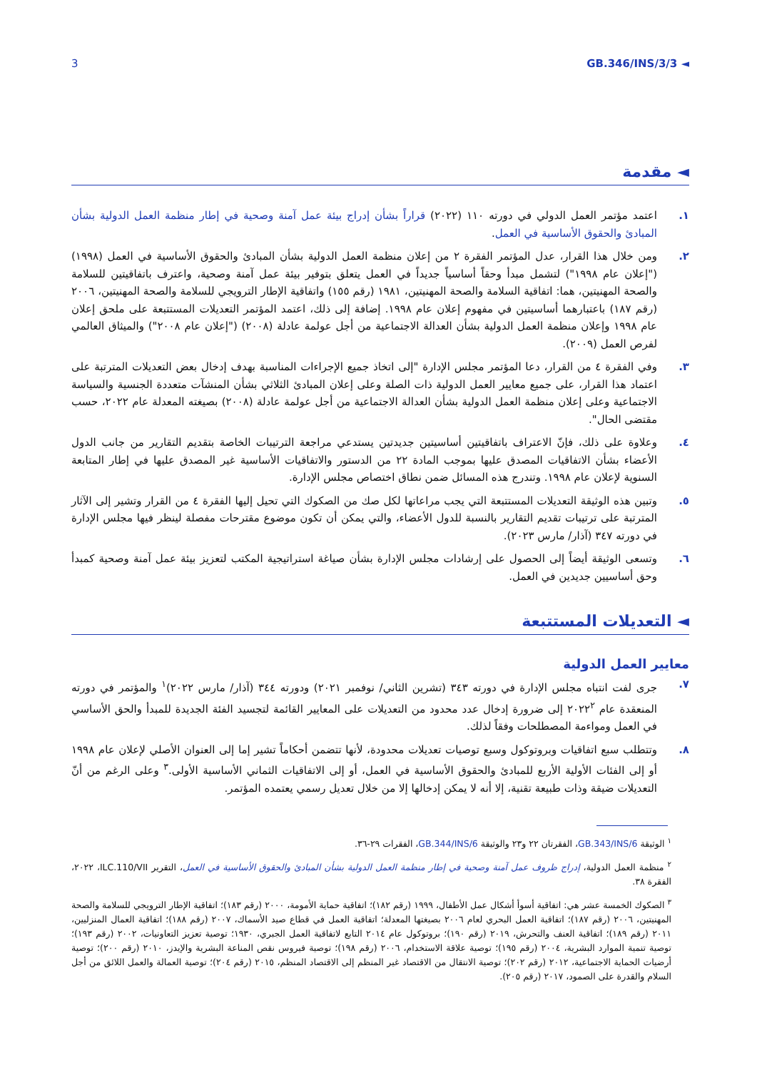3 GB.346/INS/3/3 ◄
◄ مقدمة
١. اعتمد مؤتمر العمل الدولي في دورته ١١٠ (٢٠٢٢) قراراً بشأن إدراج بيئة عمل آمنة وصحية في إطار منظمة العمل الدولية بشأن المبادئ والحقوق الأساسية في العمل.
٢. ومن خلال هذا القرار، عدل المؤتمر الفقرة ٢ من إعلان منظمة العمل الدولية بشأن المبادئ والحقوق الأساسية في العمل (١٩٩٨) ("إعلان عام ١٩٩٨") لتشمل مبدأ وحقاً أساسياً جديداً في العمل يتعلق بتوفير بيئة عمل آمنة وصحية، واعترف باتفاقيتين للسلامة والصحة المهنيتين، هما: اتفاقية السلامة والصحة المهنيتين، ١٩٨١ (رقم ١٥٥) واتفاقية الإطار الترويجي للسلامة والصحة المهنيتين، ٢٠٠٦ (رقم ١٨٧) باعتبارهما أساسيتين في مفهوم إعلان عام ١٩٩٨. إضافة إلى ذلك، اعتمد المؤتمر التعديلات المستتبعة على ملحق إعلان عام ١٩٩٨ وإعلان منظمة العمل الدولية بشأن العدالة الاجتماعية من أجل عولمة عادلة (٢٠٠٨) ("إعلان عام ٢٠٠٨") والميثاق العالمي لفرص العمل (٢٠٠٩).
٣. وفي الفقرة ٤ من القرار، دعا المؤتمر مجلس الإدارة "إلى اتخاذ جميع الإجراءات المناسبة بهدف إدخال بعض التعديلات المترتبة على اعتماد هذا القرار، على جميع معايير العمل الدولية ذات الصلة وعلى إعلان المبادئ الثلاثي بشأن المنشآت متعددة الجنسية والسياسة الاجتماعية وعلى إعلان منظمة العمل الدولية بشأن العدالة الاجتماعية من أجل عولمة عادلة (٢٠٠٨) بصيغته المعدلة عام ٢٠٢٢، حسب مقتضى الحال".
٤. وعلاوة على ذلك، فإنّ الاعتراف باتفاقيتين أساسيتين جديدتين يستدعي مراجعة الترتيبات الخاصة بتقديم التقارير من جانب الدول الأعضاء بشأن الاتفاقيات المصدق عليها بموجب المادة ٢٢ من الدستور والاتفاقيات الأساسية غير المصدق عليها في إطار المتابعة السنوية لإعلان عام ١٩٩٨. وتندرج هذه المسائل ضمن نطاق اختصاص مجلس الإدارة.
٥. وتبين هذه الوثيقة التعديلات المستتبعة التي يجب مراعاتها لكل صك من الصكوك التي تحيل إليها الفقرة ٤ من القرار وتشير إلى الآثار المترتبة على ترتيبات تقديم التقارير بالنسبة للدول الأعضاء، والتي يمكن أن تكون موضوع مقترحات مفصلة لينظر فيها مجلس الإدارة في دورته ٣٤٧ (آذار/ مارس ٢٠٢٣).
٦. وتسعى الوثيقة أيضاً إلى الحصول على إرشادات مجلس الإدارة بشأن صياغة استراتيجية المكتب لتعزيز بيئة عمل آمنة وصحية كمبدأ وحق أساسيين جديدين في العمل.
◄ التعديلات المستتبعة
معايير العمل الدولية
٧. جرى لفت انتباه مجلس الإدارة في دورته ٣٤٣ (تشرين الثاني/ نوفمبر ٢٠٢١) ودورته ٣٤٤ (آذار/ مارس ٢٠٢٢)<sup>١</sup> والمؤتمر في دورته المنعقدة عام ٢٠٢٢<sup>٢</sup> إلى ضرورة إدخال عدد محدود من التعديلات على المعايير القائمة لتجسيد الفئة الجديدة للمبدأ والحق الأساسي في العمل ومواءمة المصطلحات وفقاً لذلك.
٨. وتتطلب سبع اتفاقيات وبروتوكول وسبع توصيات تعديلات محدودة، لأنها تتضمن أحكاماً تشير إما إلى العنوان الأصلي لإعلان عام ١٩٩٨ أو إلى الفئات الأولية الأربع للمبادئ والحقوق الأساسية في العمل، أو إلى الاتفاقيات الثماني الأساسية الأولى.<sup>٣</sup> وعلى الرغم من أنّ التعديلات ضيقة وذات طبيعة تقنية، إلا أنه لا يمكن إدخالها إلا من خلال تعديل رسمي يعتمده المؤتمر.
<sup>١</sup> الوثيقة GB.343/INS/6، الفقرتان ٢٢ و٢٣ والوثيقة GB.344/INS/6، الفقرات ٢٩-٣٦.
<sup>٢</sup> منظمة العمل الدولية، إدراج ظروف عمل آمنة وصحية في إطار منظمة العمل الدولية بشأن المبادئ والحقوق الأساسية في العمل، التقرير ILC.110/VII، ٢٠٢٢، الفقرة ٣٨.
<sup>٣</sup> الصكوك الخمسة عشر هي: اتفاقية أسوأ أشكال عمل الأطفال، ١٩٩٩ (رقم ١٨٢)؛ اتفاقية حماية الأمومة، ٢٠٠٠ (رقم ١٨٣)؛ اتفاقية الإطار الترويجي للسلامة والصحة المهنيتين، ٢٠٠٦ (رقم ١٨٧)؛ اتفاقية العمل البحري لعام ٢٠٠٦ بصيغتها المعدلة؛ اتفاقية العمل في قطاع صيد الأسماك، ٢٠٠٧ (رقم ١٨٨)؛ اتفاقية العمال المنزليين، ٢٠١١ (رقم ١٨٩)؛ اتفاقية العنف والتحرش، ٢٠١٩ (رقم ١٩٠)؛ بروتوكول عام ٢٠١٤ التابع لاتفاقية العمل الجبري، ١٩٣٠؛ توصية تعزيز التعاونيات، ٢٠٠٢ (رقم ١٩٣)؛ توصية تنمية الموارد البشرية، ٢٠٠٤ (رقم ١٩٥)؛ توصية علاقة الاستخدام، ٢٠٠٦ (رقم ١٩٨)؛ توصية فيروس نقص المناعة البشرية والإيدز، ٢٠١٠ (رقم ٢٠٠)؛ توصية أرضيات الحماية الاجتماعية، ٢٠١٢ (رقم ٢٠٢)؛ توصية الانتقال من الاقتصاد غير المنظم إلى الاقتصاد المنظم، ٢٠١٥ (رقم ٢٠٤)؛ توصية العمالة والعمل اللائق من أجل السلام والقدرة على الصمود، ٢٠١٧ (رقم ٢٠٥).